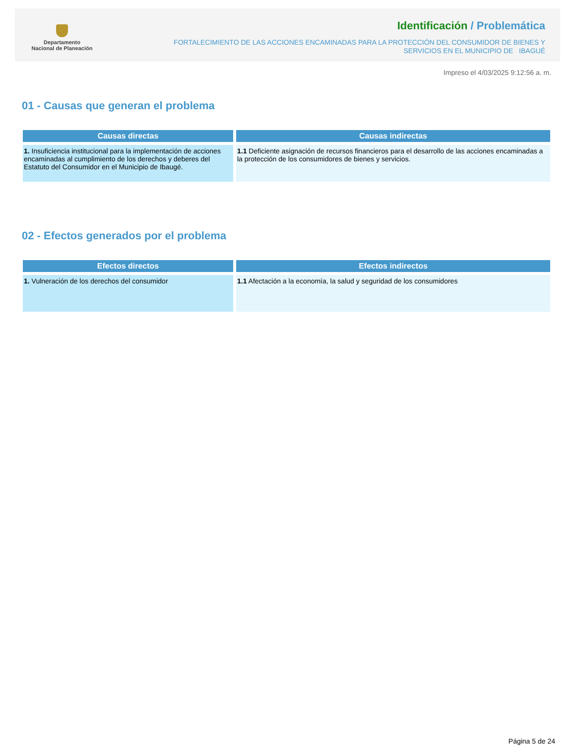Departamento
Nacional de Planeación
Identificación / Problemática
FORTALECIMIENTO DE LAS ACCIONES ENCAMINADAS PARA LA PROTECCIÓN DEL CONSUMIDOR DE BIENES Y
SERVICIOS EN EL MUNICIPIO DE IBAGUÉ
Impreso el 4/03/2025 9:12:56 a. m.
01 - Causas que generan el problema
| Causas directas | Causas indirectas |
| --- | --- |
| 1. Insuficiencia institucional para la implementación de acciones encaminadas al cumplimiento de los derechos y deberes del Estatuto del Consumidor en el Municipio de Ibaugé. | 1.1 Deficiente asignación de recursos financieros para el desarrollo de las acciones encaminadas a la protección de los consumidores de bienes y servicios. |
02 - Efectos generados por el problema
| Efectos directos | Efectos indirectos |
| --- | --- |
| 1. Vulneración de los derechos del consumidor | 1.1 Afectación a la economía, la salud y seguridad de los consumidores |
Página 5 de 24